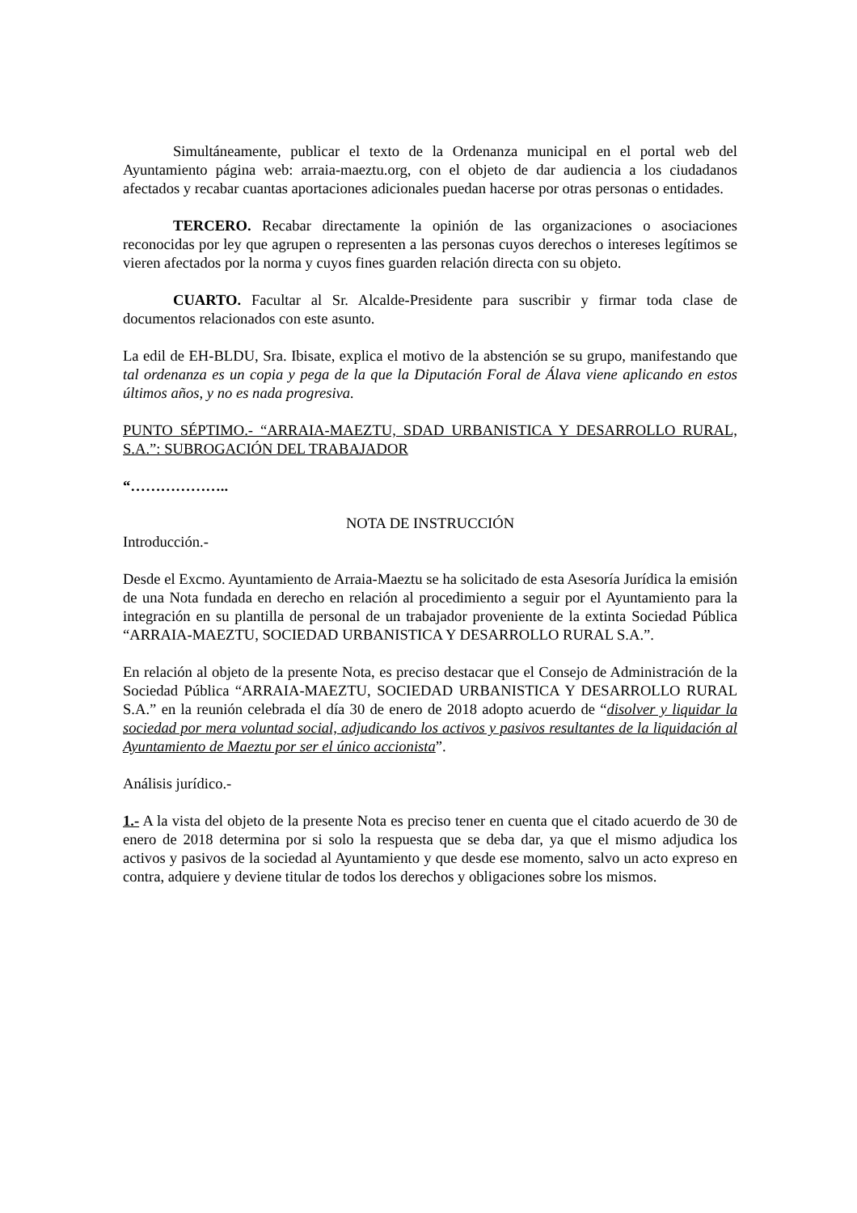Simultáneamente, publicar el texto de la Ordenanza municipal en el portal web del Ayuntamiento página web: arraia-maeztu.org, con el objeto de dar audiencia a los ciudadanos afectados y recabar cuantas aportaciones adicionales puedan hacerse por otras personas o entidades.
TERCERO. Recabar directamente la opinión de las organizaciones o asociaciones reconocidas por ley que agrupen o representen a las personas cuyos derechos o intereses legítimos se vieren afectados por la norma y cuyos fines guarden relación directa con su objeto.
CUARTO. Facultar al Sr. Alcalde-Presidente para suscribir y firmar toda clase de documentos relacionados con este asunto.
La edil de EH-BLDU, Sra. Ibisate, explica el motivo de la abstención se su grupo, manifestando que tal ordenanza es un copia y pega de la que la Diputación Foral de Álava viene aplicando en estos últimos años, y no es nada progresiva.
PUNTO SÉPTIMO.- “ARRAIA-MAEZTU, SDAD URBANISTICA Y DESARROLLO RURAL, S.A.”: SUBROGACIÓN DEL TRABAJADOR
“………………..
NOTA DE INSTRUCCIÓN
Introducción.-
Desde el Excmo. Ayuntamiento de Arraia-Maeztu se ha solicitado de esta Asesoría Jurídica la emisión de una Nota fundada en derecho en relación al procedimiento a seguir por el Ayuntamiento para la integración en su plantilla de personal de un trabajador proveniente de la extinta Sociedad Pública “ARRAIA-MAEZTU, SOCIEDAD URBANISTICA Y DESARROLLO RURAL S.A.”.
En relación al objeto de la presente Nota, es preciso destacar que el Consejo de Administración de la Sociedad Pública “ARRAIA-MAEZTU, SOCIEDAD URBANISTICA Y DESARROLLO RURAL S.A.” en la reunión celebrada el día 30 de enero de 2018 adopto acuerdo de “disolver y liquidar la sociedad por mera voluntad social, adjudicando los activos y pasivos resultantes de la liquidación al Ayuntamiento de Maeztu por ser el único accionista”.
Análisis jurídico.-
1.- A la vista del objeto de la presente Nota es preciso tener en cuenta que el citado acuerdo de 30 de enero de 2018 determina por si solo la respuesta que se deba dar, ya que el mismo adjudica los activos y pasivos de la sociedad al Ayuntamiento y que desde ese momento, salvo un acto expreso en contra, adquiere y deviene titular de todos los derechos y obligaciones sobre los mismos.